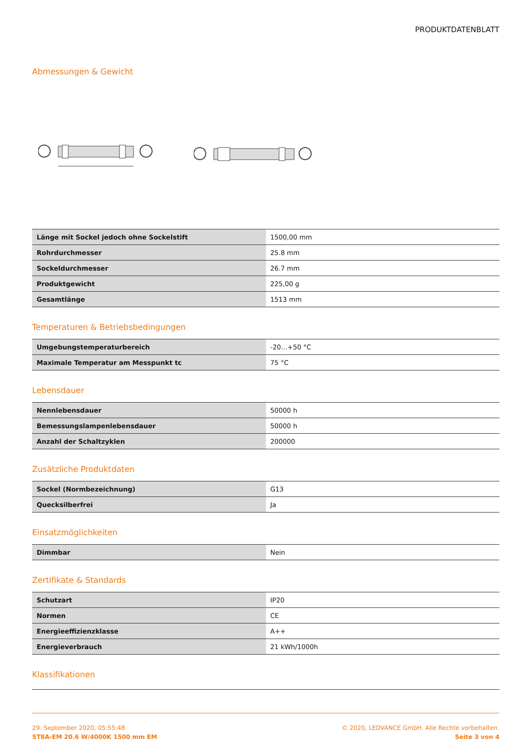PRODUKTDATENBLATT
Abmessungen & Gewicht
| Länge mit Sockel jedoch ohne Sockelstift | 1500,00 mm |
| Rohrdurchmesser | 25.8 mm |
| Sockeldurchmesser | 26.7 mm |
| Produktgewicht | 225,00 g |
| Gesamtlänge | 1513 mm |
Temperaturen & Betriebsbedingungen
| Umgebungstemperaturbereich | -20…+50 °C |
| Maximale Temperatur am Messpunkt tc | 75 °C |
Lebensdauer
| Nennlebensdauer | 50000 h |
| Bemessungslampenlebensdauer | 50000 h |
| Anzahl der Schaltzyklen | 200000 |
Zusätzliche Produktdaten
| Sockel (Normbezeichnung) | G13 |
| Quecksilberfrei | Ja |
Einsatzmöglichkeiten
| Dimmbar | Nein |
Zertifikate & Standards
| Schutzart | IP20 |
| Normen | CE |
| Energieeffizienzklasse | A++ |
| Energieverbrauch | 21 kWh/1000h |
Klassifikationen
29. September 2020, 05:55:48
ST8A-EM 20.6 W/4000K 1500 mm EM
© 2020, LEDVANCE GmbH. Alle Rechte vorbehalten.
Seite 3 von 4